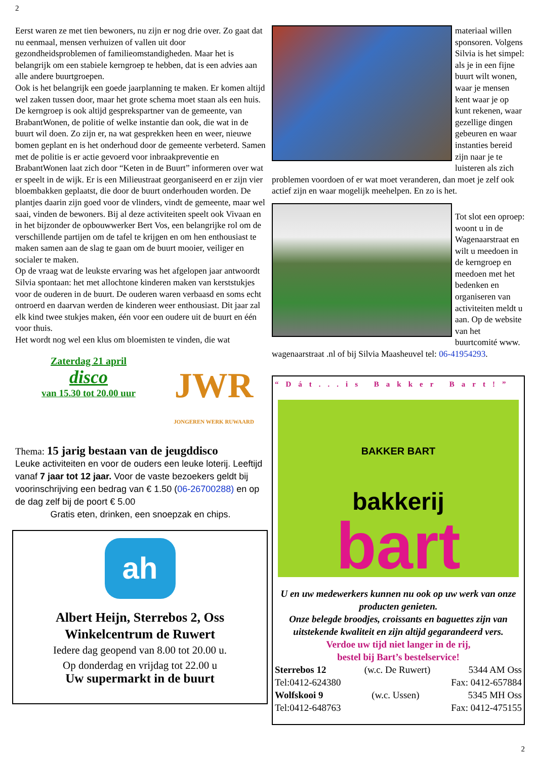2
Eerst waren ze met tien bewoners, nu zijn er nog drie over. Zo gaat dat nu eenmaal, mensen verhuizen of vallen uit door gezondheidsproblemen of familieomstandigheden. Maar het is belangrijk om een stabiele kerngroep te hebben, dat is een advies aan alle andere buurtgroepen.
Ook is het belangrijk een goede jaarplanning te maken. Er komen altijd wel zaken tussen door, maar het grote schema moet staan als een huis.
De kerngroep is ook altijd gesprekspartner van de gemeente, van BrabantWonen, de politie of welke instantie dan ook, die wat in de buurt wil doen. Zo zijn er, na wat gesprekken heen en weer, nieuwe bomen geplant en is het onderhoud door de gemeente verbeterd. Samen met de politie is er actie gevoerd voor inbraakpreventie en BrabantWonen laat zich door “Keten in de Buurt” informeren over wat er speelt in de wijk. Er is een Milieustraat georganiseerd en er zijn vier bloembakken geplaatst, die door de buurt onderhouden worden. De plantjes daarin zijn goed voor de vlinders, vindt de gemeente, maar wel saai, vinden de bewoners. Bij al deze activiteiten speelt ook Vivaan en in het bijzonder de opbouwwerker Bert Vos, een belangrijke rol om de verschillende partijen om de tafel te krijgen en om hen enthousiast te maken samen aan de slag te gaan om de buurt mooier, veiliger en socialer te maken.
Op de vraag wat de leukste ervaring was het afgelopen jaar antwoordt Silvia spontaan: het met allochtone kinderen maken van kerststukjes voor de ouderen in de buurt. De ouderen waren verbaasd en soms echt ontroerd en daarvan werden de kinderen weer enthousiast. Dit jaar zal elk kind twee stukjes maken, één voor een oudere uit de buurt en één voor thuis.
Het wordt nog wel een klus om bloemisten te vinden, die wat
Zaterdag 21 april
disco
van 15.30 tot 20.00 uur
JWR
JONGEREN WERK RUWAARD
Thema: 15 jarig bestaan van de jeugddisco
Leuke activiteiten en voor de ouders een leuke loterij. Leeftijd vanaf 7 jaar tot 12 jaar. Voor de vaste bezoekers geldt bij voorinschrijving een bedrag van € 1.50 (06-26700288) en op de dag zelf bij de poort € 5.00
Gratis eten, drinken, een snoepzak en chips.
ah
Albert Heijn, Sterrebos 2, Oss
Winkelcentrum de Ruwert
Iedere dag geopend van 8.00 tot 20.00 u.
Op donderdag en vrijdag tot 22.00 u
Uw supermarkt in de buurt
materiaal willen sponsoren. Volgens Silvia is het simpel: als je in een fijne buurt wilt wonen, waar je mensen kent waar je op kunt rekenen, waar gezellige dingen gebeuren en waar instanties bereid zijn naar je te luisteren als zich problemen voordoen of er wat moet veranderen, dan moet je zelf ook actief zijn en waar mogelijk meehelpen. En zo is het.
Tot slot een oproep: woont u in de Wagenaarstraat en wilt u meedoen in de kerngroep en meedoen met het bedenken en organiseren van activiteiten meldt u aan. Op de website van het buurtcomité www. wagenaarstraat .nl of bij Silvia Maasheuvel tel: 06-41954293.
“Dát...is Bakker Bart!”
BAKKER BART
bakkerij
bart
U en uw medewerkers kunnen nu ook op uw werk van onze producten genieten.
Onze belegde broodjes, croissants en baguettes zijn van uitstekende kwaliteit en zijn altijd gegarandeerd vers.
Verdoe uw tijd niet langer in de rij,
bestel bij Bart’s bestelservice!
Sterrebos 12 (w.c. De Ruwert) 5344 AM Oss
Tel:0412-624380 Fax: 0412-657884
Wolfskooi 9 (w.c. Ussen) 5345 MH Oss
Tel:0412-648763 Fax: 0412-475155
2